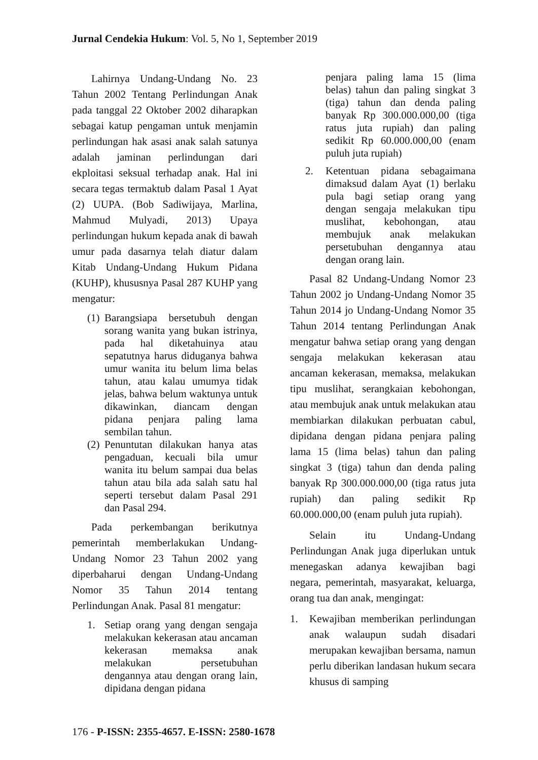Jurnal Cendekia Hukum: Vol. 5, No 1, September 2019
Lahirnya Undang-Undang No. 23 Tahun 2002 Tentang Perlindungan Anak pada tanggal 22 Oktober 2002 diharapkan sebagai katup pengaman untuk menjamin perlindungan hak asasi anak salah satunya adalah jaminan perlindungan dari ekploitasi seksual terhadap anak. Hal ini secara tegas termaktub dalam Pasal 1 Ayat (2) UUPA. (Bob Sadiwijaya, Marlina, Mahmud Mulyadi, 2013) Upaya perlindungan hukum kepada anak di bawah umur pada dasarnya telah diatur dalam Kitab Undang-Undang Hukum Pidana (KUHP), khususnya Pasal 287 KUHP yang mengatur:
(1) Barangsiapa bersetubuh dengan sorang wanita yang bukan istrinya, pada hal diketahuinya atau sepatutnya harus diduganya bahwa umur wanita itu belum lima belas tahun, atau kalau umumya tidak jelas, bahwa belum waktunya untuk dikawinkan, diancam dengan pidana penjara paling lama sembilan tahun.
(2) Penuntutan dilakukan hanya atas pengaduan, kecuali bila umur wanita itu belum sampai dua belas tahun atau bila ada salah satu hal seperti tersebut dalam Pasal 291 dan Pasal 294.
Pada perkembangan berikutnya pemerintah memberlakukan Undang-Undang Nomor 23 Tahun 2002 yang diperbaharui dengan Undang-Undang Nomor 35 Tahun 2014 tentang Perlindungan Anak. Pasal 81 mengatur:
1. Setiap orang yang dengan sengaja melakukan kekerasan atau ancaman kekerasan memaksa anak melakukan persetubuhan dengannya atau dengan orang lain, dipidana dengan pidana
penjara paling lama 15 (lima belas) tahun dan paling singkat 3 (tiga) tahun dan denda paling banyak Rp 300.000.000,00 (tiga ratus juta rupiah) dan paling sedikit Rp 60.000.000,00 (enam puluh juta rupiah)
2. Ketentuan pidana sebagaimana dimaksud dalam Ayat (1) berlaku pula bagi setiap orang yang dengan sengaja melakukan tipu muslihat, kebohongan, atau membujuk anak melakukan persetubuhan dengannya atau dengan orang lain.
Pasal 82 Undang-Undang Nomor 23 Tahun 2002 jo Undang-Undang Nomor 35 Tahun 2014 jo Undang-Undang Nomor 35 Tahun 2014 tentang Perlindungan Anak mengatur bahwa setiap orang yang dengan sengaja melakukan kekerasan atau ancaman kekerasan, memaksa, melakukan tipu muslihat, serangkaian kebohongan, atau membujuk anak untuk melakukan atau membiarkan dilakukan perbuatan cabul, dipidana dengan pidana penjara paling lama 15 (lima belas) tahun dan paling singkat 3 (tiga) tahun dan denda paling banyak Rp 300.000.000,00 (tiga ratus juta rupiah) dan paling sedikit Rp 60.000.000,00 (enam puluh juta rupiah).
Selain itu Undang-Undang Perlindungan Anak juga diperlukan untuk menegaskan adanya kewajiban bagi negara, pemerintah, masyarakat, keluarga, orang tua dan anak, mengingat:
1. Kewajiban memberikan perlindungan anak walaupun sudah disadari merupakan kewajiban bersama, namun perlu diberikan landasan hukum secara khusus di samping
176 - P-ISSN: 2355-4657. E-ISSN: 2580-1678